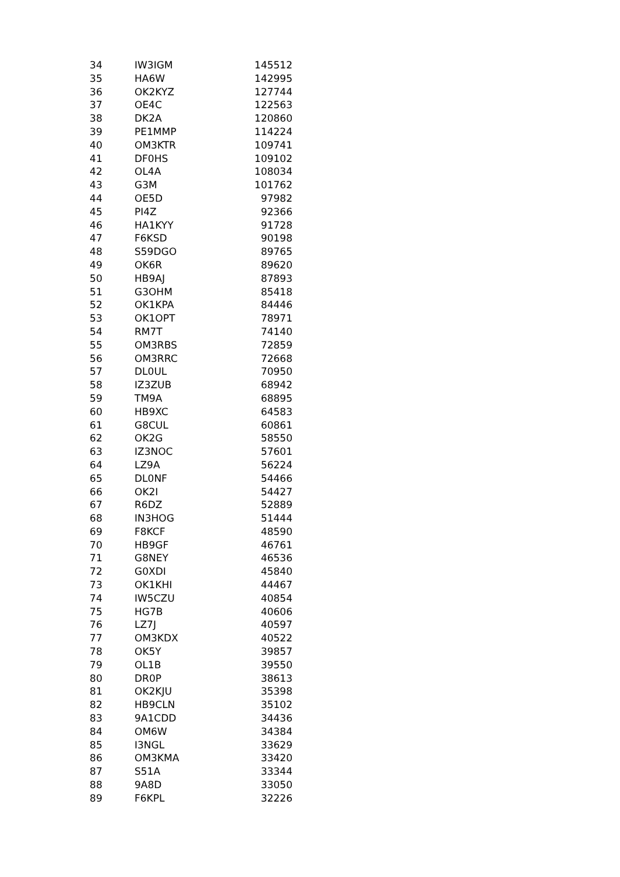| 34 | IW3IGM | 145512 |
| 35 | HA6W | 142995 |
| 36 | OK2KYZ | 127744 |
| 37 | OE4C | 122563 |
| 38 | DK2A | 120860 |
| 39 | PE1MMP | 114224 |
| 40 | OM3KTR | 109741 |
| 41 | DF0HS | 109102 |
| 42 | OL4A | 108034 |
| 43 | G3M | 101762 |
| 44 | OE5D | 97982 |
| 45 | PI4Z | 92366 |
| 46 | HA1KYY | 91728 |
| 47 | F6KSD | 90198 |
| 48 | S59DGO | 89765 |
| 49 | OK6R | 89620 |
| 50 | HB9AJ | 87893 |
| 51 | G3OHM | 85418 |
| 52 | OK1KPA | 84446 |
| 53 | OK1OPT | 78971 |
| 54 | RM7T | 74140 |
| 55 | OM3RBS | 72859 |
| 56 | OM3RRC | 72668 |
| 57 | DL0UL | 70950 |
| 58 | IZ3ZUB | 68942 |
| 59 | TM9A | 68895 |
| 60 | HB9XC | 64583 |
| 61 | G8CUL | 60861 |
| 62 | OK2G | 58550 |
| 63 | IZ3NOC | 57601 |
| 64 | LZ9A | 56224 |
| 65 | DL0NF | 54466 |
| 66 | OK2I | 54427 |
| 67 | R6DZ | 52889 |
| 68 | IN3HOG | 51444 |
| 69 | F8KCF | 48590 |
| 70 | HB9GF | 46761 |
| 71 | G8NEY | 46536 |
| 72 | G0XDI | 45840 |
| 73 | OK1KHI | 44467 |
| 74 | IW5CZU | 40854 |
| 75 | HG7B | 40606 |
| 76 | LZ7J | 40597 |
| 77 | OM3KDX | 40522 |
| 78 | OK5Y | 39857 |
| 79 | OL1B | 39550 |
| 80 | DR0P | 38613 |
| 81 | OK2KJU | 35398 |
| 82 | HB9CLN | 35102 |
| 83 | 9A1CDD | 34436 |
| 84 | OM6W | 34384 |
| 85 | I3NGL | 33629 |
| 86 | OM3KMA | 33420 |
| 87 | S51A | 33344 |
| 88 | 9A8D | 33050 |
| 89 | F6KPL | 32226 |